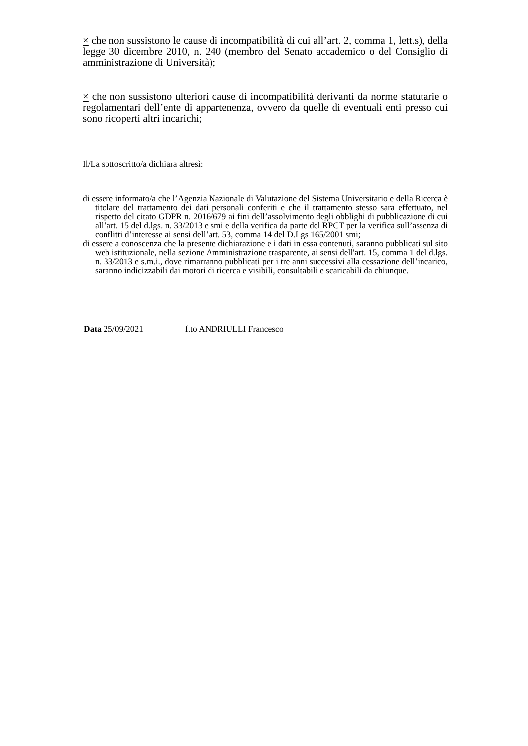× che non sussistono le cause di incompatibilità di cui all’art. 2, comma 1, lett.s), della legge 30 dicembre 2010, n. 240 (membro del Senato accademico o del Consiglio di amministrazione di Università);
× che non sussistono ulteriori cause di incompatibilità derivanti da norme statutarie o regolamentari dell’ente di appartenenza, ovvero da quelle di eventuali enti presso cui sono ricoperti altri incarichi;
Il/La sottoscritto/a dichiara altresì:
di essere informato/a che l’Agenzia Nazionale di Valutazione del Sistema Universitario e della Ricerca è titolare del trattamento dei dati personali conferiti e che il trattamento stesso sara effettuato, nel rispetto del citato GDPR n. 2016/679 ai fini dell’assolvimento degli obblighi di pubblicazione di cui all’art. 15 del d.lgs. n. 33/2013 e smi e della verifica da parte del RPCT per la verifica sull’assenza di conflitti d’interesse ai sensi dell’art. 53, comma 14 del D.Lgs 165/2001 smi;
di essere a conoscenza che la presente dichiarazione e i dati in essa contenuti, saranno pubblicati sul sito web istituzionale, nella sezione Amministrazione trasparente, ai sensi dell'art. 15, comma 1 del d.lgs. n. 33/2013 e s.m.i., dove rimarranno pubblicati per i tre anni successivi alla cessazione dell’incarico, saranno indicizzabili dai motori di ricerca e visibili, consultabili e scaricabili da chiunque.
Data 25/09/2021 f.to ANDRIULLI Francesco